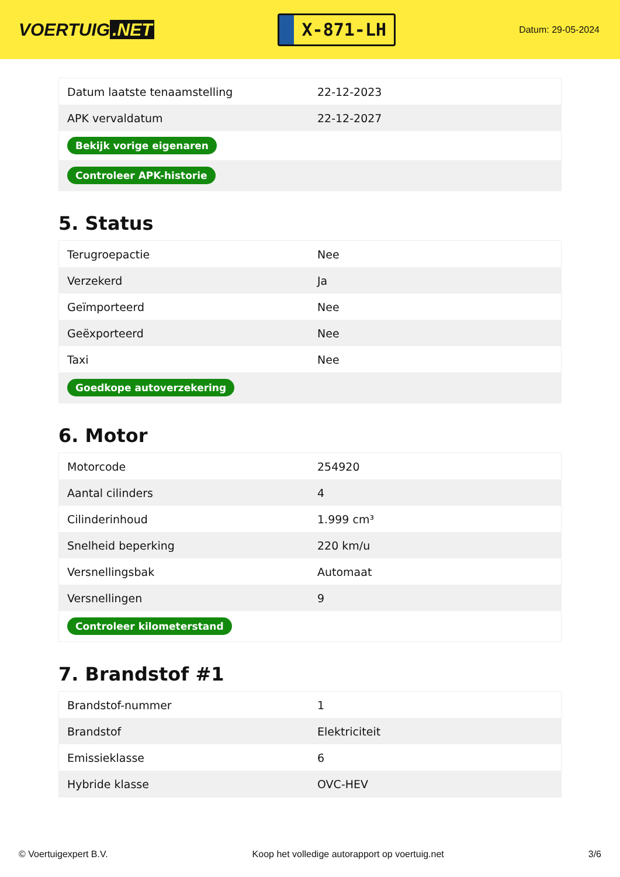VOERTUIG.NET
X-871-LH
Datum: 29-05-2024
| Datum laatste tenaamstelling | 22-12-2023 |
| APK vervaldatum | 22-12-2027 |
| Bekijk vorige eigenaren | |
| Controleer APK-historie | |
5. Status
| Terugroepactie | Nee |
| Verzekerd | Ja |
| Geïmporteerd | Nee |
| Geëxporteerd | Nee |
| Taxi | Nee |
| Goedkope autoverzekering | |
6. Motor
| Motorcode | 254920 |
| Aantal cilinders | 4 |
| Cilinderinhoud | 1.999 cm³ |
| Snelheid beperking | 220 km/u |
| Versnellingsbak | Automaat |
| Versnellingen | 9 |
| Controleer kilometerstand | |
7. Brandstof #1
| Brandstof-nummer | 1 |
| Brandstof | Elektriciteit |
| Emissieklasse | 6 |
| Hybride klasse | OVC-HEV |
© Voertuigexpert B.V. Koop het volledige autorapport op voertuig.net 3/6